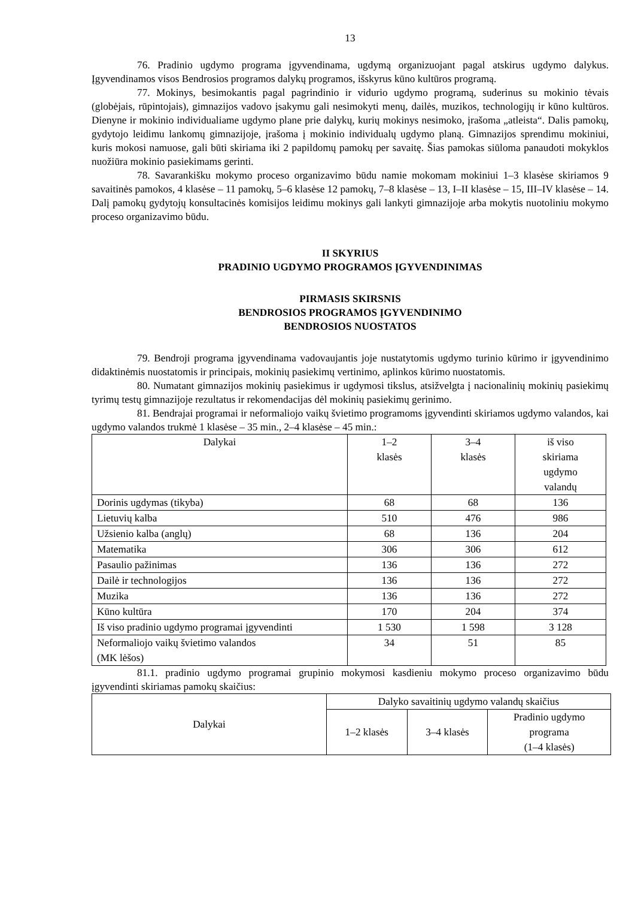13
76. Pradinio ugdymo programa įgyvendinama, ugdymą organizuojant pagal atskirus ugdymo dalykus. Įgyvendinamos visos Bendrosios programos dalykų programos, išskyrus kūno kultūros programą.
77. Mokinys, besimokantis pagal pagrindinio ir vidurio ugdymo programą, suderinus su mokinio tėvais (globėjais, rūpintojais), gimnazijos vadovo įsakymu gali nesimokyti menų, dailės, muzikos, technologijų ir kūno kultūros. Dienyne ir mokinio individualiame ugdymo plane prie dalykų, kurių mokinys nesimoko, įrašoma „atleista“. Dalis pamokų, gydytojo leidimu lankomų gimnazijoje, įrašoma į mokinio individualų ugdymo planą. Gimnazijos sprendimu mokiniui, kuris mokosi namuose, gali būti skiriama iki 2 papildomų pamokų per savaitę. Šias pamokas siūloma panaudoti mokyklos nuožiūra mokinio pasiekimams gerinti.
78. Savarankišku mokymo proceso organizavimo būdu namie mokomam mokiniui 1–3 klasėse skiriamos 9 savaitinės pamokos, 4 klasėse – 11 pamokų, 5–6 klasėse 12 pamokų, 7–8 klasėse – 13, I–II klasėse – 15, III–IV klasėse – 14. Dalį pamokų gydytojų konsultacinės komisijos leidimu mokinys gali lankyti gimnazijoje arba mokytis nuotoliniu mokymo proceso organizavimo būdu.
II SKYRIUS
PRADINIO UGDYMO PROGRAMOS ĮGYVENDINIMAS
PIRMASIS SKIRSNIS
BENDROSIOS PROGRAMOS ĮGYVENDINIMO
BENDROSIOS NUOSTATOS
79. Bendroji programa įgyvendinama vadovaujantis joje nustatytomis ugdymo turinio kūrimo ir įgyvendinimo didaktinėmis nuostatomis ir principais, mokinių pasiekimų vertinimo, aplinkos kūrimo nuostatomis.
80. Numatant gimnazijos mokinių pasiekimus ir ugdymosi tikslus, atsižvelgta į nacionalinių mokinių pasiekimų tyrimų testų gimnazijoje rezultatus ir rekomendacijas dėl mokinių pasiekimų gerinimo.
81. Bendrajai programai ir neformaliojo vaikų švietimo programoms įgyvendinti skiriamos ugdymo valandos, kai ugdymo valandos trukmė 1 klasėse – 35 min., 2–4 klasėse – 45 min.:
| Dalykai | 1–2 klasės | 3–4 klasės | iš viso skiriama ugdymo valandų |
| --- | --- | --- | --- |
| Dorinis ugdymas (tikyba) | 68 | 68 | 136 |
| Lietuvių kalba | 510 | 476 | 986 |
| Užsienio kalba (anglų) | 68 | 136 | 204 |
| Matematika | 306 | 306 | 612 |
| Pasaulio pažinimas | 136 | 136 | 272 |
| Dailė ir technologijos | 136 | 136 | 272 |
| Muzika | 136 | 136 | 272 |
| Kūno kultūra | 170 | 204 | 374 |
| Iš viso pradinio ugdymo programai įgyvendinti | 1 530 | 1 598 | 3 128 |
| Neformaliojo vaikų švietimo valandos (MK lėšos) | 34 | 51 | 85 |
81.1. pradinio ugdymo programai grupinio mokymosi kasdieniu mokymo proceso organizavimo būdu įgyvendinti skiriamas pamokų skaičius:
| Dalykai | Dalyko savaitinių ugdymo valandų skaičius | | |
| --- | --- | --- | --- |
| | 1–2 klasės | 3–4 klasės | Pradinio ugdymo programa (1–4 klasės) |